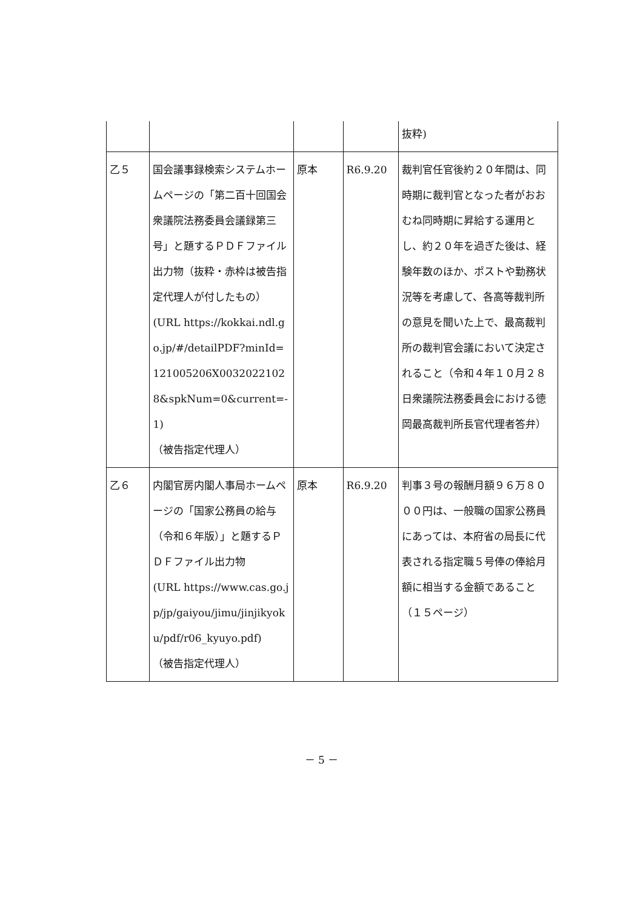| | | | | 抜粋) |
| 乙５ | 国会議事録検索システムホームページの「第二百十回国会衆議院法務委員会議録第三号」と題するＰＤＦファイル出力物（抜粋・赤枠は被告指定代理人が付したもの） (URL https://kokkai.ndl.go.jp/#/detailPDF?minId=121005206X00320221028&spkNum=0&current=-1) （被告指定代理人） | 原本 | R6.9.20 | 裁判官任官後約２０年間は、同時期に裁判官となった者がおおむね同時期に昇給する運用とし、約２０年を過ぎた後は、経験年数のほか、ポストや勤務状況等を考慮して、各高等裁判所の意見を聞いた上で、最高裁判所の裁判官会議において決定されること（令和４年１０月２８日衆議院法務委員会における徳岡最高裁判所長官代理者答弁） |
| 乙６ | 内閣官房内閣人事局ホームページの「国家公務員の給与（令和６年版）」と題するＰＤＦファイル出力物 (URL https://www.cas.go.jp/jp/gaiyou/jimu/jinjikyoku/pdf/r06_kyuyo.pdf) （被告指定代理人） | 原本 | R6.9.20 | 判事３号の報酬月額９６万８０００円は、一般職の国家公務員にあっては、本府省の局長に代表される指定職５号俸の俸給月額に相当する金額であること（１５ページ） |
－ 5 －